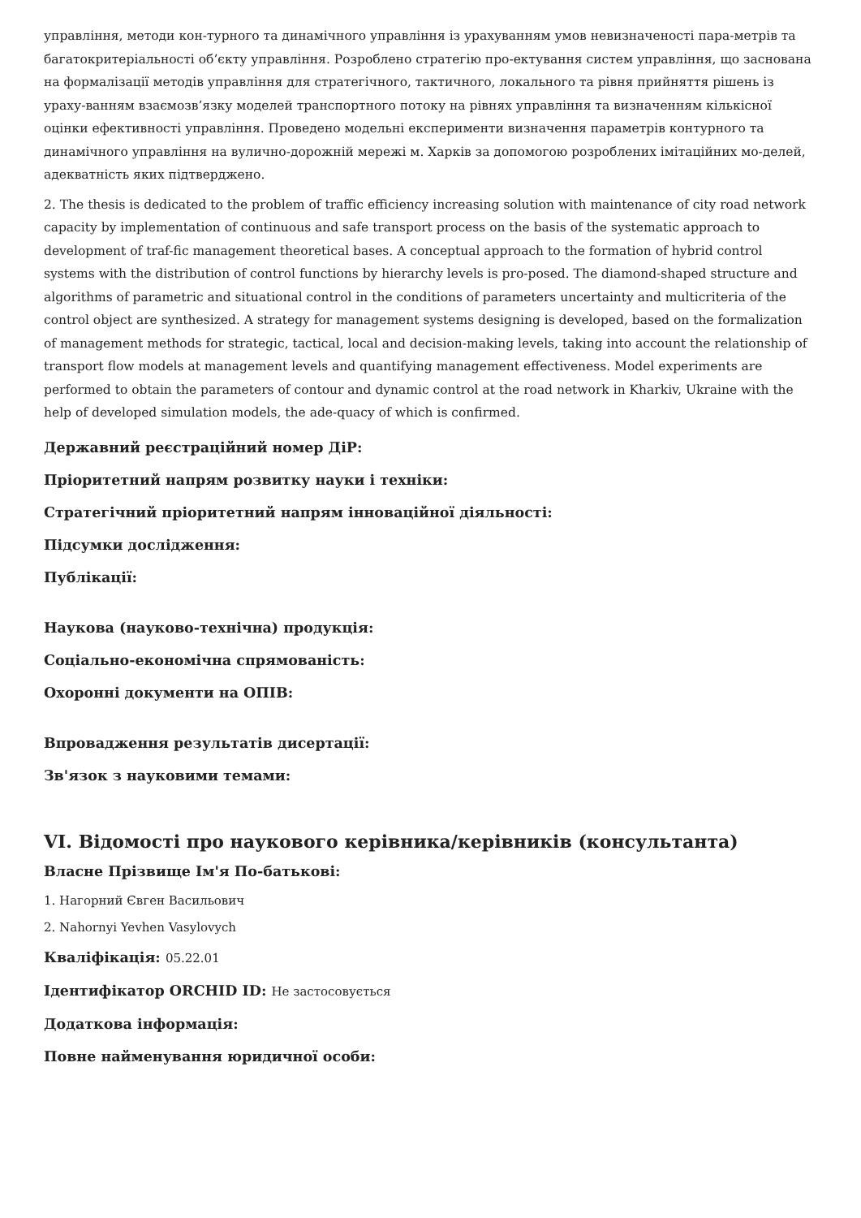управління, методи кон-турного та динамічного управління із урахуванням умов невизначеності пара-метрів та багатокритеріальності об’єкту управління. Розроблено стратегію про-ектування систем управління, що заснована на формалізації методів управління для стратегічного, тактичного, локального та рівня прийняття рішень із ураху-ванням взаємозв’язку моделей транспортного потоку на рівнях управління та визначенням кількісної оцінки ефективності управління. Проведено модельні експерименти визначення параметрів контурного та динамічного управління на вулично-дорожній мережі м. Харків за допомогою розроблених імітаційних мо-делей, адекватність яких підтверджено.
2. The thesis is dedicated to the problem of traffic efficiency increasing solution with maintenance of city road network capacity by implementation of continuous and safe transport process on the basis of the systematic approach to development of traf-fic management theoretical bases. A conceptual approach to the formation of hybrid control systems with the distribution of control functions by hierarchy levels is pro-posed. The diamond-shaped structure and algorithms of parametric and situational control in the conditions of parameters uncertainty and multicriteria of the control object are synthesized. A strategy for management systems designing is developed, based on the formalization of management methods for strategic, tactical, local and decision-making levels, taking into account the relationship of transport flow models at management levels and quantifying management effectiveness. Model experiments are performed to obtain the parameters of contour and dynamic control at the road network in Kharkiv, Ukraine with the help of developed simulation models, the ade-quacy of which is confirmed.
Державний реєстраційний номер ДіР:
Пріоритетний напрям розвитку науки і техніки:
Стратегічний пріоритетний напрям інноваційної діяльності:
Підсумки дослідження:
Публікації:
Наукова (науково-технічна) продукція:
Соціально-економічна спрямованість:
Охоронні документи на ОПІВ:
Впровадження результатів дисертації:
Зв'язок з науковими темами:
VI. Відомості про наукового керівника/керівників (консультанта)
Власне Прізвище Ім'я По-батькові:
1. Нагорний Євген Васильович
2. Nahornyi Yevhen Vasylovych
Кваліфікація: 05.22.01
Ідентифікатор ORCHID ID: Не застосовується
Додаткова інформація:
Повне найменування юридичної особи: